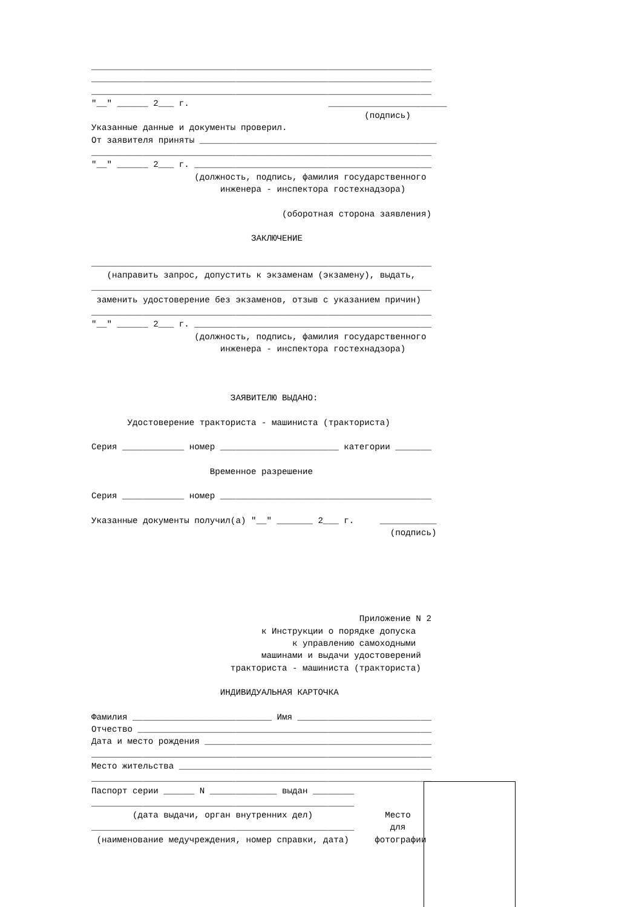__________________________________________________________________ __________________________________________________________________ __________________________________________________________________ "__" ______ 2___ г. _______________________ (подпись) Указанные данные и документы проверил. От заявителя приняты ______________________________________________ __________________________________________________________________ "__" ______ 2___ г. ______________________________________________ (должность, подпись, фамилия государственного инженера - инспектора гостехнадзора) (оборотная сторона заявления) ЗАКЛЮЧЕНИЕ __________________________________________________________________ (направить запрос, допустить к экзаменам (экзамену), выдать, __________________________________________________________________ заменить удостоверение без экзаменов, отзыв с указанием причин) __________________________________________________________________ "__" ______ 2___ г. ______________________________________________ (должность, подпись, фамилия государственного инженера - инспектора гостехнадзора) ЗАЯВИТЕЛЮ ВЫДАНО: Удостоверение тракториста - машиниста (тракториста) Серия ____________ номер _______________________ категории _______ Временное разрешение Серия ____________ номер _________________________________________ Указанные документы получил(а) "__" _______ 2___ г. ___________ (подпись) Приложение N 2 к Инструкции о порядке допуска к управлению самоходными машинами и выдачи удостоверений тракториста - машиниста (тракториста) ИНДИВИДУАЛЬНАЯ КАРТОЧКА Фамилия ___________________________ Имя __________________________ Отчество _________________________________________________________ Дата и место рождения ____________________________________________ __________________________________________________________________ Место жительства _________________________________________________ __________________________________________________________________ Паспорт серии ______ N _____________ выдан ________ ___________________________________________________ (дата выдачи, орган внутренних дел) Место ___________________________________________________ для (наименование медучреждения, номер справки, дата) фотографии